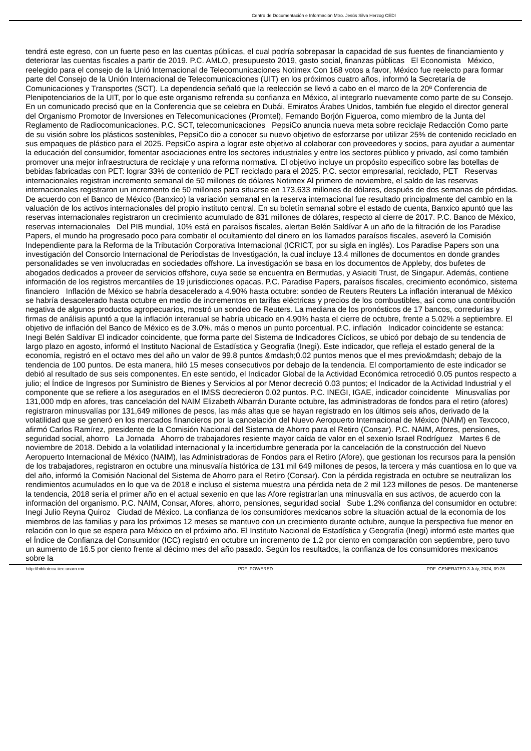Centro de Documentación e Información Mtro. Jesús Silva Herzog CEDI
tendrá este egreso, con un fuerte peso en las cuentas públicas, el cual podría sobrepasar la capacidad de sus fuentes de financiamiento y deteriorar las cuentas fiscales a partir de 2019. P.C. AMLO, presupuesto 2019, gasto social, finanzas públicas El Economista México, reelegido para el consejo de la Unió Internacional de Telecomunicaciones Notimex Con 168 votos a favor, México fue reelecto para formar parte del Consejo de la Unión Internacional de Telecomunicaciones (UIT) en los próximos cuatro años, informó la Secretaría de Comunicaciones y Transportes (SCT). La dependencia señaló que la reelección se llevó a cabo en el marco de la 20ª Conferencia de Plenipotenciarios de la UIT, por lo que este organismo refrenda su confianza en México, al integrarlo nuevamente como parte de su Consejo. En un comunicado precisó que en la Conferencia que se celebra en Dubái, Emiratos Árabes Unidos, también fue elegido el director general del Organismo Promotor de Inversiones en Telecomunicaciones (Promtel), Fernando Borjón Figueroa, como miembro de la Junta del Reglamento de Radiocomunicaciones. P.C. SCT, telecomunicaciones PepsiCo anuncia nueva meta sobre reciclaje Redacción Como parte de su visión sobre los plásticos sostenibles, PepsiCo dio a conocer su nuevo objetivo de esforzarse por utilizar 25% de contenido reciclado en sus empaques de plástico para el 2025. PepsiCo aspira a lograr este objetivo al colaborar con proveedores y socios, para ayudar a aumentar la educación del consumidor, fomentar asociaciones entre los sectores industriales y entre los sectores público y privado, así como también promover una mejor infraestructura de reciclaje y una reforma normativa. El objetivo incluye un propósito específico sobre las botellas de bebidas fabricadas con PET: lograr 33% de contenido de PET reciclado para el 2025. P.C. sector empresarial, reciclado, PET Reservas internacionales registran incremento semanal de 50 millones de dólares Notimex Al primero de noviembre, el saldo de las reservas internacionales registraron un incremento de 50 millones para situarse en 173,633 millones de dólares, después de dos semanas de pérdidas. De acuerdo con el Banco de México (Banxico) la variación semanal en la reserva internacional fue resultado principalmente del cambio en la valuación de los activos internacionales del propio instituto central. En su boletín semanal sobre el estado de cuenta, Banxico apuntó que las reservas internacionales registraron un crecimiento acumulado de 831 millones de dólares, respecto al cierre de 2017. P.C. Banco de México, reservas internacionales Del PIB mundial, 10% está en paraísos fiscales, alertan Belén Saldívar A un año de la filtración de los Paradise Papers, el mundo ha progresado poco para combatir el ocultamiento del dinero en los llamados paraísos fiscales, aseveró la Comisión Independiente para la Reforma de la Tributación Corporativa Internacional (ICRICT, por su sigla en inglés). Los Paradise Papers son una investigación del Consorcio Internacional de Periodistas de Investigación, la cual incluye 13.4 millones de documentos en donde grandes personalidades se ven involucradas en sociedades offshore. La investigación se basa en los documentos de Appleby, dos bufetes de abogados dedicados a proveer de servicios offshore, cuya sede se encuentra en Bermudas, y Asiaciti Trust, de Singapur. Además, contiene información de los registros mercantiles de 19 jurisdicciones opacas. P.C. Paradise Papers, paraísos fiscales, crecimiento económico, sistema financiero Inflación de México se habría desacelerado a 4.90% hasta octubre: sondeo de Reuters Reuters La inflación interanual de México se habría desacelerado hasta octubre en medio de incrementos en tarifas eléctricas y precios de los combustibles, así como una contribución negativa de algunos productos agropecuarios, mostró un sondeo de Reuters. La mediana de los pronósticos de 17 bancos, corredurías y firmas de análisis apuntó a que la inflación interanual se habría ubicado en 4.90% hasta el cierre de octubre, frente a 5.02% a septiembre. El objetivo de inflación del Banco de México es de 3.0%, más o menos un punto porcentual. P.C. inflación Indicador coincidente se estanca: Inegi Belén Saldívar El indicador coincidente, que forma parte del Sistema de Indicadores Cíclicos, se ubicó por debajo de su tendencia de largo plazo en agosto, informó el Instituto Nacional de Estadística y Geografía (Inegi). Este indicador, que refleja el estado general de la economía, registró en el octavo mes del año un valor de 99.8 puntos &mdash;0.02 puntos menos que el mes previo&mdash; debajo de la tendencia de 100 puntos. De esta manera, hiló 15 meses consecutivos por debajo de la tendencia. El comportamiento de este indicador se debió al resultado de sus seis componentes. En este sentido, el Indicador Global de la Actividad Económica retrocedió 0.05 puntos respecto a julio; el Índice de Ingresos por Suministro de Bienes y Servicios al por Menor decreció 0.03 puntos; el Indicador de la Actividad Industrial y el componente que se refiere a los asegurados en el IMSS decrecieron 0.02 puntos. P.C. INEGI, IGAE, indicador coincidente Minusvalías por 131,000 mdp en afores, tras cancelación del NAIM Elizabeth Albarrán Durante octubre, las administradoras de fondos para el retiro (afores) registraron minusvalías por 131,649 millones de pesos, las más altas que se hayan registrado en los últimos seis años, derivado de la volatilidad que se generó en los mercados financieros por la cancelación del Nuevo Aeropuerto Internacional de México (NAIM) en Texcoco, afirmó Carlos Ramírez, presidente de la Comisión Nacional del Sistema de Ahorro para el Retiro (Consar). P.C. NAIM, Afores, pensiones, seguridad social, ahorro La Jornada Ahorro de trabajadores resiente mayor caída de valor en el sexenio Israel Rodríguez Martes 6 de noviembre de 2018. Debido a la volatilidad internacional y la incertidumbre generada por la cancelación de la construcción del Nuevo Aeropuerto Internacional de México (NAIM), las Administradoras de Fondos para el Retiro (Afore), que gestionan los recursos para la pensión de los trabajadores, registraron en octubre una minusvalía histórica de 131 mil 649 millones de pesos, la tercera y más cuantiosa en lo que va del año, informó la Comisión Nacional del Sistema de Ahorro para el Retiro (Consar). Con la pérdida registrada en octubre se neutralizan los rendimientos acumulados en lo que va de 2018 e incluso el sistema muestra una pérdida neta de 2 mil 123 millones de pesos. De mantenerse la tendencia, 2018 sería el primer año en el actual sexenio en que las Afore registrarían una minusvalía en sus activos, de acuerdo con la información del organismo. P.C. NAIM, Consar, Afores, ahorro, pensiones, seguridad social Sube 1.2% confianza del consumidor en octubre: Inegi Julio Reyna Quiroz Ciudad de México. La confianza de los consumidores mexicanos sobre la situación actual de la economía de los miembros de las familias y para los próximos 12 meses se mantuvo con un crecimiento durante octubre, aunque la perspectiva fue menor en relación con lo que se espera para México en el próximo año. El Instituto Nacional de Estadística y Geografía (Inegi) informó este martes que el Índice de Confianza del Consumidor (ICC) registró en octubre un incremento de 1.2 por ciento en comparación con septiembre, pero tuvo un aumento de 16.5 por ciento frente al décimo mes del año pasado. Según los resultados, la confianza de los consumidores mexicanos sobre la
http://biblioteca.iiec.unam.mx _PDF_POWERED _PDF_GENERATED 3 July, 2024, 09:28